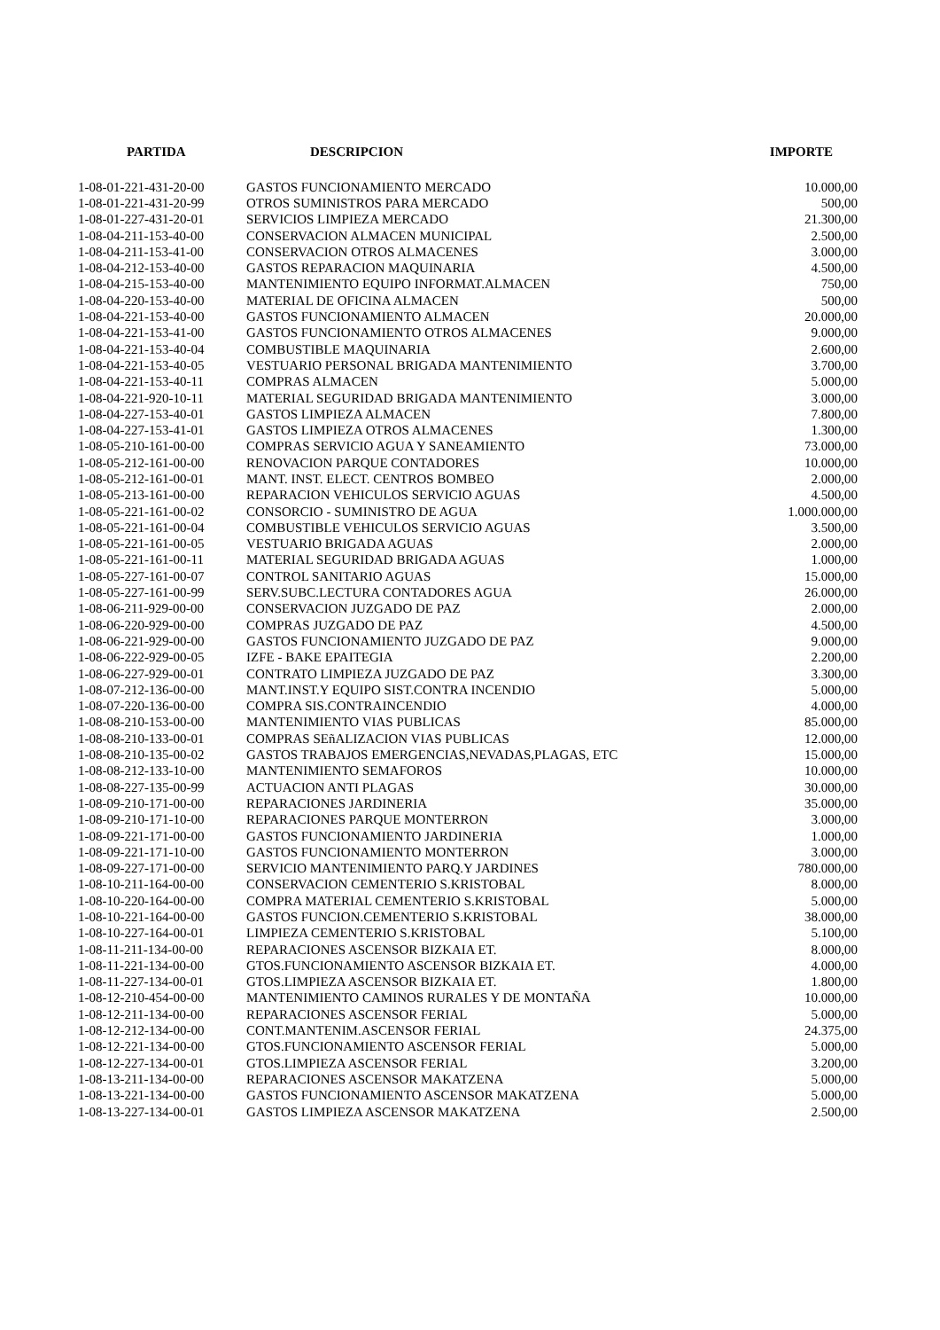| PARTIDA | DESCRIPCION | IMPORTE |
| --- | --- | --- |
| 1-08-01-221-431-20-00 | GASTOS FUNCIONAMIENTO MERCADO | 10.000,00 |
| 1-08-01-221-431-20-99 | OTROS SUMINISTROS PARA MERCADO | 500,00 |
| 1-08-01-227-431-20-01 | SERVICIOS LIMPIEZA MERCADO | 21.300,00 |
| 1-08-04-211-153-40-00 | CONSERVACION ALMACEN MUNICIPAL | 2.500,00 |
| 1-08-04-211-153-41-00 | CONSERVACION OTROS ALMACENES | 3.000,00 |
| 1-08-04-212-153-40-00 | GASTOS REPARACION MAQUINARIA | 4.500,00 |
| 1-08-04-215-153-40-00 | MANTENIMIENTO EQUIPO INFORMAT.ALMACEN | 750,00 |
| 1-08-04-220-153-40-00 | MATERIAL DE OFICINA ALMACEN | 500,00 |
| 1-08-04-221-153-40-00 | GASTOS FUNCIONAMIENTO ALMACEN | 20.000,00 |
| 1-08-04-221-153-41-00 | GASTOS FUNCIONAMIENTO OTROS ALMACENES | 9.000,00 |
| 1-08-04-221-153-40-04 | COMBUSTIBLE MAQUINARIA | 2.600,00 |
| 1-08-04-221-153-40-05 | VESTUARIO PERSONAL BRIGADA MANTENIMIENTO | 3.700,00 |
| 1-08-04-221-153-40-11 | COMPRAS ALMACEN | 5.000,00 |
| 1-08-04-221-920-10-11 | MATERIAL SEGURIDAD BRIGADA MANTENIMIENTO | 3.000,00 |
| 1-08-04-227-153-40-01 | GASTOS LIMPIEZA ALMACEN | 7.800,00 |
| 1-08-04-227-153-41-01 | GASTOS LIMPIEZA OTROS ALMACENES | 1.300,00 |
| 1-08-05-210-161-00-00 | COMPRAS SERVICIO AGUA Y SANEAMIENTO | 73.000,00 |
| 1-08-05-212-161-00-00 | RENOVACION PARQUE CONTADORES | 10.000,00 |
| 1-08-05-212-161-00-01 | MANT. INST. ELECT. CENTROS BOMBEO | 2.000,00 |
| 1-08-05-213-161-00-00 | REPARACION VEHICULOS SERVICIO AGUAS | 4.500,00 |
| 1-08-05-221-161-00-02 | CONSORCIO - SUMINISTRO DE AGUA | 1.000.000,00 |
| 1-08-05-221-161-00-04 | COMBUSTIBLE VEHICULOS SERVICIO AGUAS | 3.500,00 |
| 1-08-05-221-161-00-05 | VESTUARIO BRIGADA AGUAS | 2.000,00 |
| 1-08-05-221-161-00-11 | MATERIAL SEGURIDAD BRIGADA AGUAS | 1.000,00 |
| 1-08-05-227-161-00-07 | CONTROL SANITARIO AGUAS | 15.000,00 |
| 1-08-05-227-161-00-99 | SERV.SUBC.LECTURA CONTADORES AGUA | 26.000,00 |
| 1-08-06-211-929-00-00 | CONSERVACION JUZGADO DE PAZ | 2.000,00 |
| 1-08-06-220-929-00-00 | COMPRAS JUZGADO DE PAZ | 4.500,00 |
| 1-08-06-221-929-00-00 | GASTOS FUNCIONAMIENTO JUZGADO DE PAZ | 9.000,00 |
| 1-08-06-222-929-00-05 | IZFE - BAKE EPAITEGIA | 2.200,00 |
| 1-08-06-227-929-00-01 | CONTRATO LIMPIEZA JUZGADO DE PAZ | 3.300,00 |
| 1-08-07-212-136-00-00 | MANT.INST.Y EQUIPO SIST.CONTRA INCENDIO | 5.000,00 |
| 1-08-07-220-136-00-00 | COMPRA SIS.CONTRAINCENDIO | 4.000,00 |
| 1-08-08-210-153-00-00 | MANTENIMIENTO VIAS PUBLICAS | 85.000,00 |
| 1-08-08-210-133-00-01 | COMPRAS SEñALIZACION VIAS PUBLICAS | 12.000,00 |
| 1-08-08-210-135-00-02 | GASTOS TRABAJOS EMERGENCIAS,NEVADAS,PLAGAS, ETC | 15.000,00 |
| 1-08-08-212-133-10-00 | MANTENIMIENTO SEMAFOROS | 10.000,00 |
| 1-08-08-227-135-00-99 | ACTUACION ANTI PLAGAS | 30.000,00 |
| 1-08-09-210-171-00-00 | REPARACIONES JARDINERIA | 35.000,00 |
| 1-08-09-210-171-10-00 | REPARACIONES PARQUE MONTERRON | 3.000,00 |
| 1-08-09-221-171-00-00 | GASTOS FUNCIONAMIENTO JARDINERIA | 1.000,00 |
| 1-08-09-221-171-10-00 | GASTOS FUNCIONAMIENTO MONTERRON | 3.000,00 |
| 1-08-09-227-171-00-00 | SERVICIO MANTENIMIENTO PARQ.Y JARDINES | 780.000,00 |
| 1-08-10-211-164-00-00 | CONSERVACION CEMENTERIO S.KRISTOBAL | 8.000,00 |
| 1-08-10-220-164-00-00 | COMPRA MATERIAL CEMENTERIO S.KRISTOBAL | 5.000,00 |
| 1-08-10-221-164-00-00 | GASTOS FUNCION.CEMENTERIO S.KRISTOBAL | 38.000,00 |
| 1-08-10-227-164-00-01 | LIMPIEZA CEMENTERIO S.KRISTOBAL | 5.100,00 |
| 1-08-11-211-134-00-00 | REPARACIONES ASCENSOR BIZKAIA ET. | 8.000,00 |
| 1-08-11-221-134-00-00 | GTOS.FUNCIONAMIENTO ASCENSOR BIZKAIA ET. | 4.000,00 |
| 1-08-11-227-134-00-01 | GTOS.LIMPIEZA ASCENSOR BIZKAIA ET. | 1.800,00 |
| 1-08-12-210-454-00-00 | MANTENIMIENTO CAMINOS RURALES Y DE MONTAÑA | 10.000,00 |
| 1-08-12-211-134-00-00 | REPARACIONES ASCENSOR FERIAL | 5.000,00 |
| 1-08-12-212-134-00-00 | CONT.MANTENIM.ASCENSOR FERIAL | 24.375,00 |
| 1-08-12-221-134-00-00 | GTOS.FUNCIONAMIENTO ASCENSOR FERIAL | 5.000,00 |
| 1-08-12-227-134-00-01 | GTOS.LIMPIEZA ASCENSOR FERIAL | 3.200,00 |
| 1-08-13-211-134-00-00 | REPARACIONES ASCENSOR MAKATZENA | 5.000,00 |
| 1-08-13-221-134-00-00 | GASTOS FUNCIONAMIENTO ASCENSOR MAKATZENA | 5.000,00 |
| 1-08-13-227-134-00-01 | GASTOS LIMPIEZA ASCENSOR MAKATZENA | 2.500,00 |